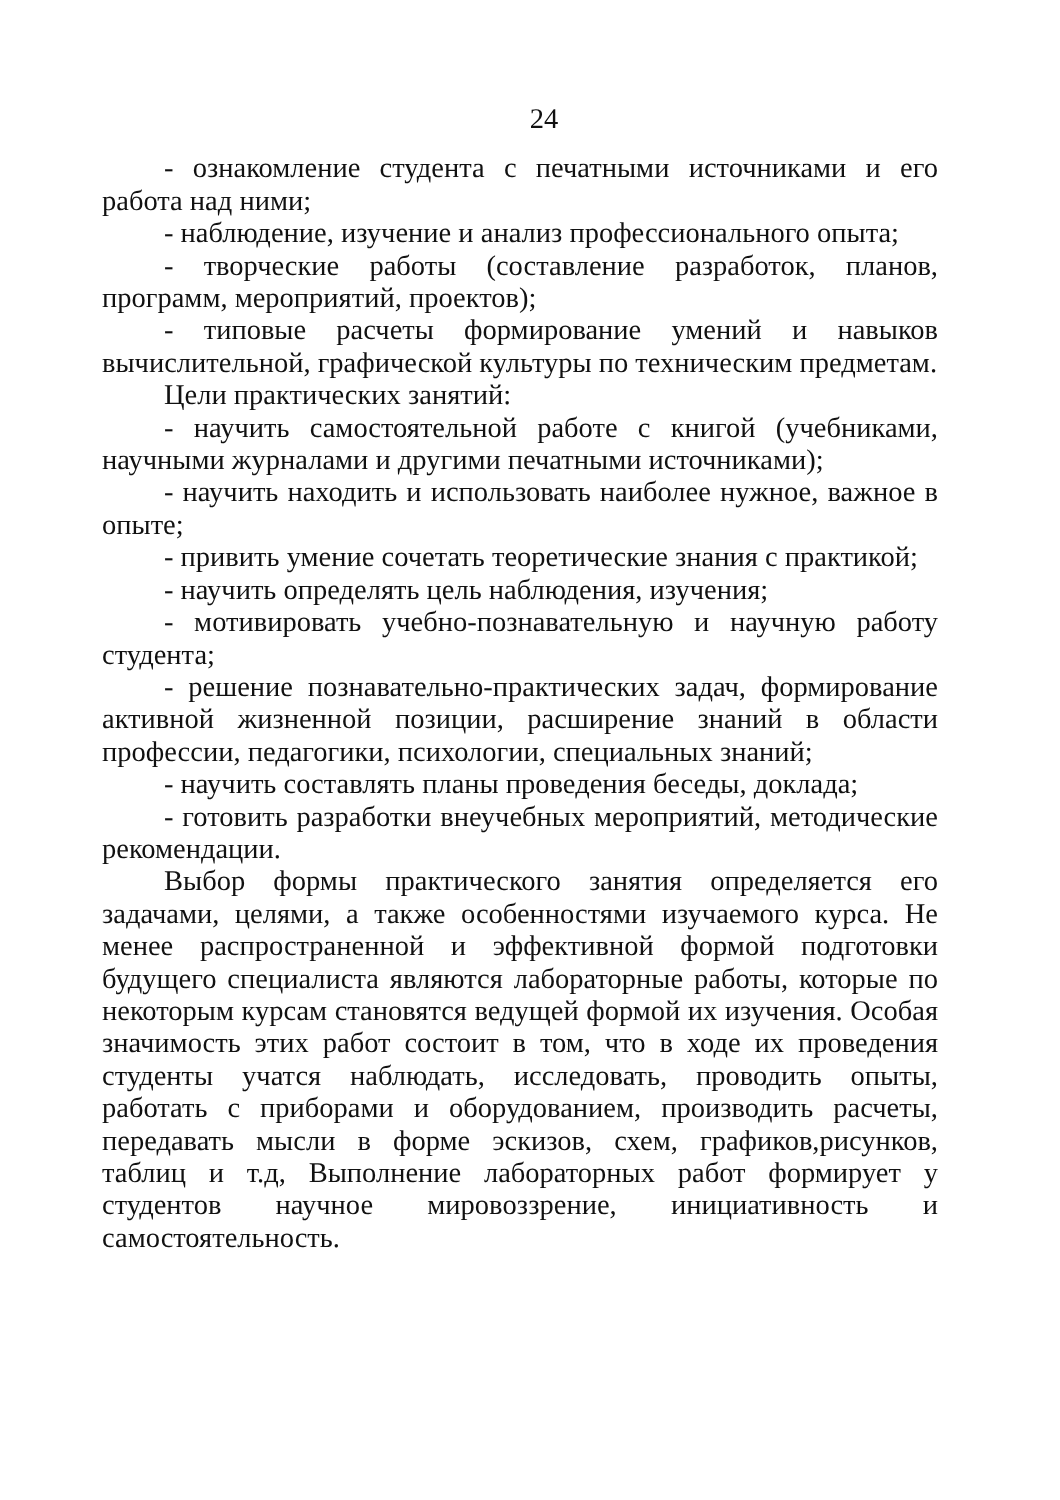24
- ознакомление студента с печатными источниками и его работа над ними;
- наблюдение, изучение и анализ профессионального опыта;
- творческие работы (составление разработок, планов, программ, мероприятий, проектов);
- типовые расчеты формирование умений и навыков вычислительной, графической культуры по техническим предметам.
Цели практических занятий:
- научить самостоятельной работе с книгой (учебниками, научными журналами и другими печатными источниками);
- научить находить и использовать наиболее нужное, важное в опыте;
- привить умение сочетать теоретические знания с практикой;
- научить определять цель наблюдения, изучения;
- мотивировать учебно-познавательную и научную работу студента;
- решение познавательно-практических задач, формирование активной жизненной позиции, расширение знаний в области профессии, педагогики, психологии, специальных знаний;
- научить составлять планы проведения беседы, доклада;
- готовить разработки внеучебных мероприятий, методические рекомендации.
Выбор формы практического занятия определяется его задачами, целями, а также особенностями изучаемого курса. Не менее распространенной и эффективной формой подготовки будущего специалиста являются лабораторные работы, которые по некоторым курсам становятся ведущей формой их изучения. Особая значимость этих работ состоит в том, что в ходе их проведения студенты учатся наблюдать, исследовать, проводить опыты, работать с приборами и оборудованием, производить расчеты, передавать мысли в форме эскизов, схем, графиков,рисунков, таблиц и т.д, Выполнение лабораторных работ формирует у студентов научное мировоззрение, инициативность и самостоятельность.